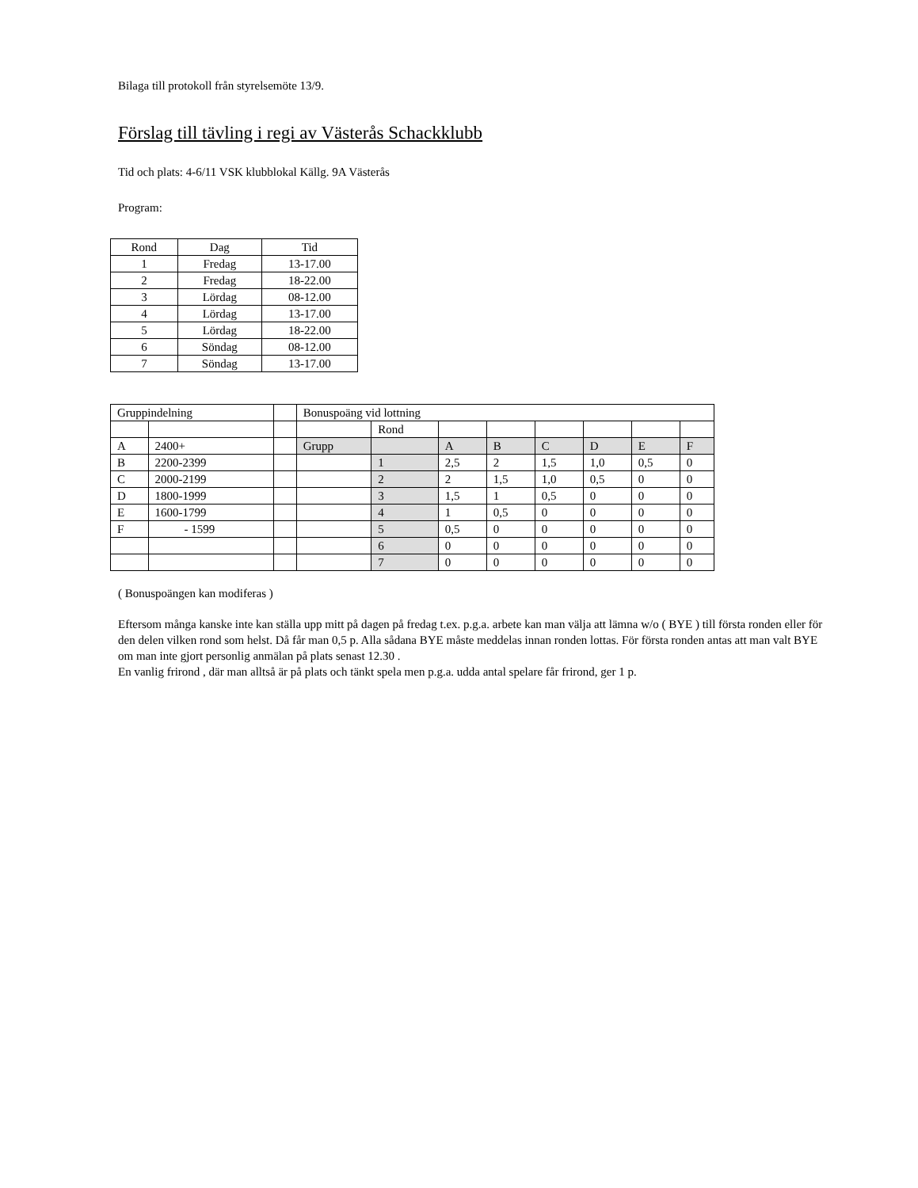Bilaga till protokoll från styrelsemöte 13/9.
Förslag till tävling i regi av Västerås Schackklubb
Tid och plats: 4-6/11 VSK klubblokal Källg. 9A Västerås
Program:
| Rond | Dag | Tid |
| 1 | Fredag | 13-17.00 |
| 2 | Fredag | 18-22.00 |
| 3 | Lördag | 08-12.00 |
| 4 | Lördag | 13-17.00 |
| 5 | Lördag | 18-22.00 |
| 6 | Söndag | 08-12.00 |
| 7 | Söndag | 13-17.00 |
| Gruppindelning | | | Bonuspoäng vid lottning | | | | | | | |
| | | | | Rond | | | | | | |
| A | 2400+ | | Grupp | | A | B | C | D | E | F |
| B | 2200-2399 | | | 1 | 2,5 | 2 | 1,5 | 1,0 | 0,5 | 0 |
| C | 2000-2199 | | | 2 | 2 | 1,5 | 1,0 | 0,5 | 0 | 0 |
| D | 1800-1999 | | | 3 | 1,5 | 1 | 0,5 | 0 | 0 | 0 |
| E | 1600-1799 | | | 4 | 1 | 0,5 | 0 | 0 | 0 | 0 |
| F | - 1599 | | | 5 | 0,5 | 0 | 0 | 0 | 0 | 0 |
| | | | | 6 | 0 | 0 | 0 | 0 | 0 | 0 |
| | | | | 7 | 0 | 0 | 0 | 0 | 0 | 0 |
( Bonuspoängen kan modiferas )
Eftersom många kanske inte kan ställa upp mitt på dagen på fredag t.ex. p.g.a. arbete kan man välja att lämna w/o ( BYE ) till första ronden eller för den delen vilken rond som helst. Då får man 0,5 p. Alla sådana BYE måste meddelas innan ronden lottas. För första ronden antas att man valt BYE om man inte gjort personlig anmälan på plats senast 12.30 .
En vanlig frirond , där man alltså är på plats och tänkt spela men p.g.a. udda antal spelare får frirond, ger 1 p.